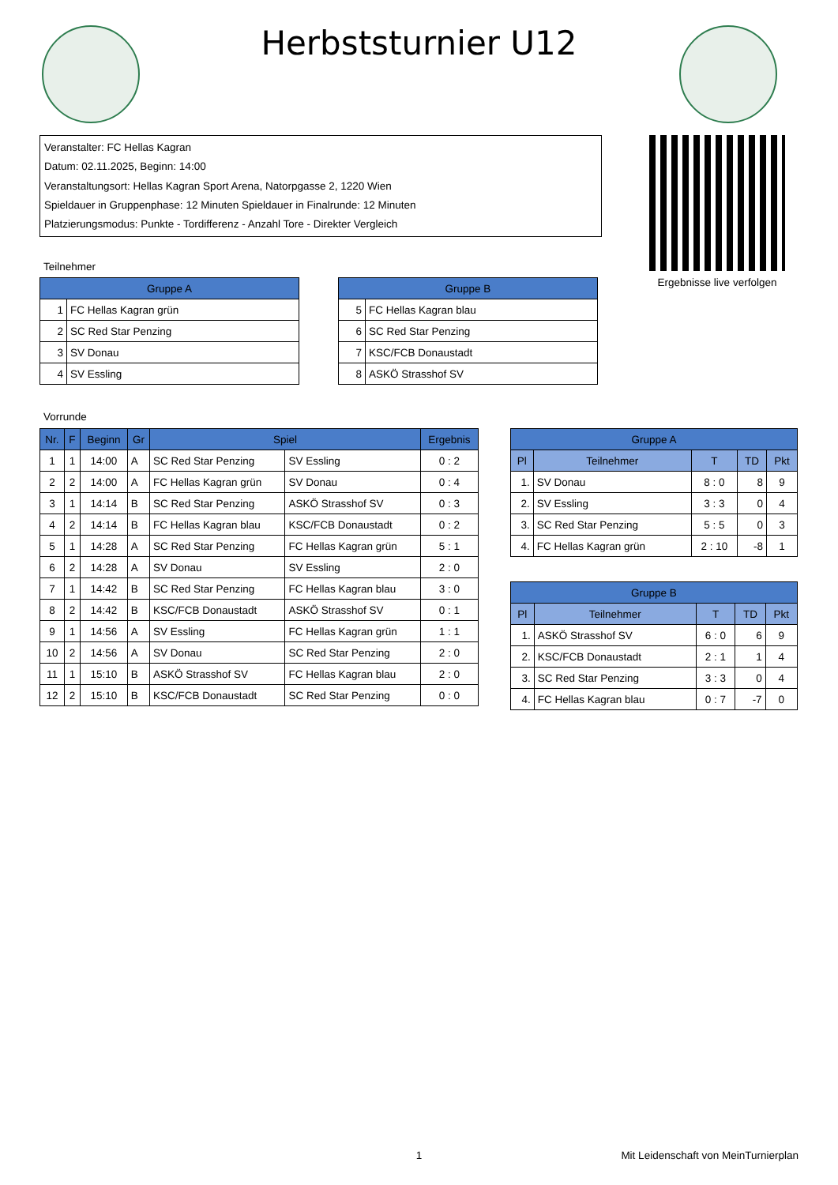Herbststurnier U12
Veranstalter: FC Hellas Kagran
Datum: 02.11.2025, Beginn: 14:00
Veranstaltungsort: Hellas Kagran Sport Arena, Natorpgasse 2, 1220 Wien
Spieldauer in Gruppenphase: 12 Minuten Spieldauer in Finalrunde: 12 Minuten
Platzierungsmodus: Punkte - Tordifferenz - Anzahl Tore - Direkter Vergleich
Ergebnisse live verfolgen
Teilnehmer
| Gruppe A | |
| --- | --- |
| 1 | FC Hellas Kagran grün |
| 2 | SC Red Star Penzing |
| 3 | SV Donau |
| 4 | SV Essling |
| Gruppe B | |
| --- | --- |
| 5 | FC Hellas Kagran blau |
| 6 | SC Red Star Penzing |
| 7 | KSC/FCB Donaustadt |
| 8 | ASKÖ Strasshof SV |
Vorrunde
| Nr. | F | Beginn | Gr | Spiel | | Ergebnis |
| --- | --- | --- | --- | --- | --- | --- |
| 1 | 1 | 14:00 | A | SC Red Star Penzing | SV Essling | 0 : 2 |
| 2 | 2 | 14:00 | A | FC Hellas Kagran grün | SV Donau | 0 : 4 |
| 3 | 1 | 14:14 | B | SC Red Star Penzing | ASKÖ Strasshof SV | 0 : 3 |
| 4 | 2 | 14:14 | B | FC Hellas Kagran blau | KSC/FCB Donaustadt | 0 : 2 |
| 5 | 1 | 14:28 | A | SC Red Star Penzing | FC Hellas Kagran grün | 5 : 1 |
| 6 | 2 | 14:28 | A | SV Donau | SV Essling | 2 : 0 |
| 7 | 1 | 14:42 | B | SC Red Star Penzing | FC Hellas Kagran blau | 3 : 0 |
| 8 | 2 | 14:42 | B | KSC/FCB Donaustadt | ASKÖ Strasshof SV | 0 : 1 |
| 9 | 1 | 14:56 | A | SV Essling | FC Hellas Kagran grün | 1 : 1 |
| 10 | 2 | 14:56 | A | SV Donau | SC Red Star Penzing | 2 : 0 |
| 11 | 1 | 15:10 | B | ASKÖ Strasshof SV | FC Hellas Kagran blau | 2 : 0 |
| 12 | 2 | 15:10 | B | KSC/FCB Donaustadt | SC Red Star Penzing | 0 : 0 |
| Gruppe A | | | | |
| --- | --- | --- | --- | --- |
| Pl | Teilnehmer | T | TD | Pkt |
| 1. | SV Donau | 8 : 0 | 8 | 9 |
| 2. | SV Essling | 3 : 3 | 0 | 4 |
| 3. | SC Red Star Penzing | 5 : 5 | 0 | 3 |
| 4. | FC Hellas Kagran grün | 2 : 10 | -8 | 1 |
| Gruppe B | | | | |
| --- | --- | --- | --- | --- |
| Pl | Teilnehmer | T | TD | Pkt |
| 1. | ASKÖ Strasshof SV | 6 : 0 | 6 | 9 |
| 2. | KSC/FCB Donaustadt | 2 : 1 | 1 | 4 |
| 3. | SC Red Star Penzing | 3 : 3 | 0 | 4 |
| 4. | FC Hellas Kagran blau | 0 : 7 | -7 | 0 |
1
Mit Leidenschaft von MeinTurnierplan